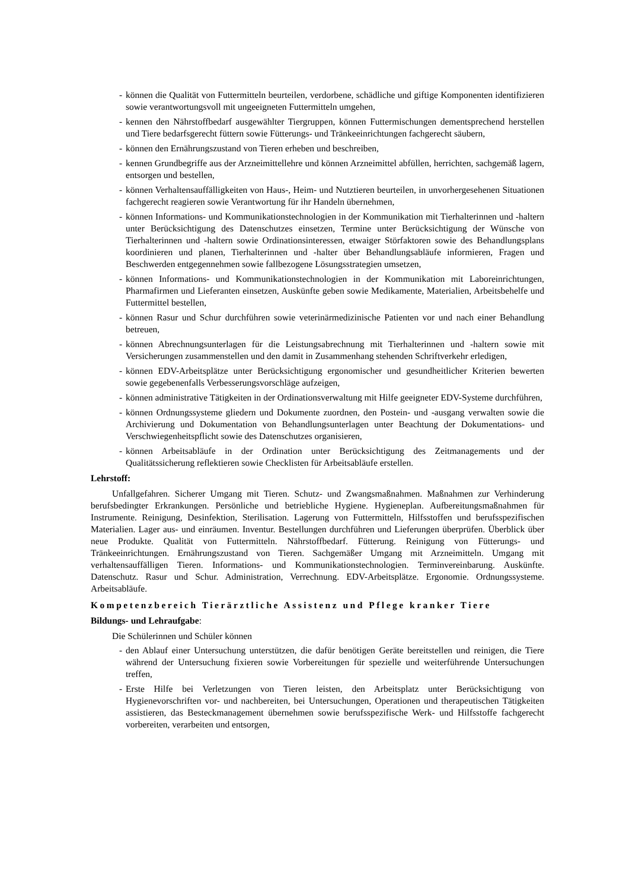- können die Qualität von Futtermitteln beurteilen, verdorbene, schädliche und giftige Komponenten identifizieren sowie verantwortungsvoll mit ungeeigneten Futtermitteln umgehen,
- kennen den Nährstoffbedarf ausgewählter Tiergruppen, können Futtermischungen dementsprechend herstellen und Tiere bedarfsgerecht füttern sowie Fütterungs- und Tränkeeinrichtungen fachgerecht säubern,
- können den Ernährungszustand von Tieren erheben und beschreiben,
- kennen Grundbegriffe aus der Arzneimittellehre und können Arzneimittel abfüllen, herrichten, sachgemäß lagern, entsorgen und bestellen,
- können Verhaltensauffälligkeiten von Haus-, Heim- und Nutztieren beurteilen, in unvorhergesehenen Situationen fachgerecht reagieren sowie Verantwortung für ihr Handeln übernehmen,
- können Informations- und Kommunikationstechnologien in der Kommunikation mit Tierhalterinnen und -haltern unter Berücksichtigung des Datenschutzes einsetzen, Termine unter Berücksichtigung der Wünsche von Tierhalterinnen und -haltern sowie Ordinationsinteressen, etwaiger Störfaktoren sowie des Behandlungsplans koordinieren und planen, Tierhalterinnen und -halter über Behandlungsabläufe informieren, Fragen und Beschwerden entgegennehmen sowie fallbezogene Lösungsstrategien umsetzen,
- können Informations- und Kommunikationstechnologien in der Kommunikation mit Laboreinrichtungen, Pharmafirmen und Lieferanten einsetzen, Auskünfte geben sowie Medikamente, Materialien, Arbeitsbehelfe und Futtermittel bestellen,
- können Rasur und Schur durchführen sowie veterinärmedizinische Patienten vor und nach einer Behandlung betreuen,
- können Abrechnungsunterlagen für die Leistungsabrechnung mit Tierhalterinnen und -haltern sowie mit Versicherungen zusammenstellen und den damit in Zusammenhang stehenden Schriftverkehr erledigen,
- können EDV-Arbeitsplätze unter Berücksichtigung ergonomischer und gesundheitlicher Kriterien bewerten sowie gegebenenfalls Verbesserungsvorschläge aufzeigen,
- können administrative Tätigkeiten in der Ordinationsverwaltung mit Hilfe geeigneter EDV-Systeme durchführen,
- können Ordnungssysteme gliedern und Dokumente zuordnen, den Postein- und -ausgang verwalten sowie die Archivierung und Dokumentation von Behandlungsunterlagen unter Beachtung der Dokumentations- und Verschwiegenheitspflicht sowie des Datenschutzes organisieren,
- können Arbeitsabläufe in der Ordination unter Berücksichtigung des Zeitmanagements und der Qualitätssicherung reflektieren sowie Checklisten für Arbeitsabläufe erstellen.
Lehrstoff:
Unfallgefahren. Sicherer Umgang mit Tieren. Schutz- und Zwangsmaßnahmen. Maßnahmen zur Verhinderung berufsbedingter Erkrankungen. Persönliche und betriebliche Hygiene. Hygieneplan. Aufbereitungsmaßnahmen für Instrumente. Reinigung, Desinfektion, Sterilisation. Lagerung von Futtermitteln, Hilfsstoffen und berufsspezifischen Materialien. Lager aus- und einräumen. Inventur. Bestellungen durchführen und Lieferungen überprüfen. Überblick über neue Produkte. Qualität von Futtermitteln. Nährstoffbedarf. Fütterung. Reinigung von Fütterungs- und Tränkeeinrichtungen. Ernährungszustand von Tieren. Sachgemäßer Umgang mit Arzneimitteln. Umgang mit verhaltensauffälligen Tieren. Informations- und Kommunikationstechnologien. Terminvereinbarung. Auskünfte. Datenschutz. Rasur und Schur. Administration, Verrechnung. EDV-Arbeitsplätze. Ergonomie. Ordnungssysteme. Arbeitsabläufe.
Kompetenzbereich Tierärztliche Assistenz und Pflege kranker Tiere
Bildungs- und Lehraufgabe:
Die Schülerinnen und Schüler können
- den Ablauf einer Untersuchung unterstützen, die dafür benötigen Geräte bereitstellen und reinigen, die Tiere während der Untersuchung fixieren sowie Vorbereitungen für spezielle und weiterführende Untersuchungen treffen,
- Erste Hilfe bei Verletzungen von Tieren leisten, den Arbeitsplatz unter Berücksichtigung von Hygienevorschriften vor- und nachbereiten, bei Untersuchungen, Operationen und therapeutischen Tätigkeiten assistieren, das Besteckmanagement übernehmen sowie berufsspezifische Werk- und Hilfsstoffe fachgerecht vorbereiten, verarbeiten und entsorgen,